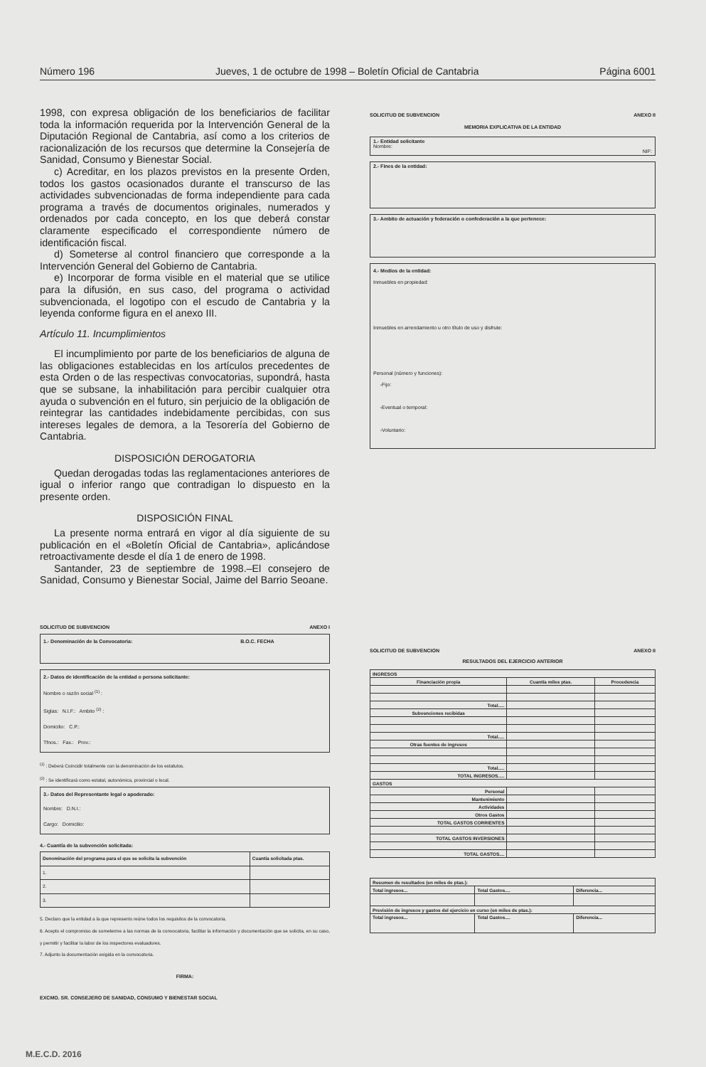Número 196 Jueves, 1 de octubre de 1998 – Boletín Oficial de Cantabria Página 6001
1998, con expresa obligación de los beneficiarios de facilitar toda la información requerida por la Intervención General de la Diputación Regional de Cantabria, así como a los criterios de racionalización de los recursos que determine la Consejería de Sanidad, Consumo y Bienestar Social.
c) Acreditar, en los plazos previstos en la presente Orden, todos los gastos ocasionados durante el transcurso de las actividades subvencionadas de forma independiente para cada programa a través de documentos originales, numerados y ordenados por cada concepto, en los que deberá constar claramente especificado el correspondiente número de identificación fiscal.
d) Someterse al control financiero que corresponde a la Intervención General del Gobierno de Cantabria.
e) Incorporar de forma visible en el material que se utilice para la difusión, en sus caso, del programa o actividad subvencionada, el logotipo con el escudo de Cantabria y la leyenda conforme figura en el anexo III.
Artículo 11. Incumplimientos
El incumplimiento por parte de los beneficiarios de alguna de las obligaciones establecidas en los artículos precedentes de esta Orden o de las respectivas convocatorias, supondrá, hasta que se subsane, la inhabilitación para percibir cualquier otra ayuda o subvención en el futuro, sin perjuicio de la obligación de reintegrar las cantidades indebidamente percibidas, con sus intereses legales de demora, a la Tesorería del Gobierno de Cantabria.
DISPOSICIÓN DEROGATORIA
Quedan derogadas todas las reglamentaciones anteriores de igual o inferior rango que contradigan lo dispuesto en la presente orden.
DISPOSICIÓN FINAL
La presente norma entrará en vigor al día siguiente de su publicación en el «Boletín Oficial de Cantabria», aplicándose retroactivamente desde el día 1 de enero de 1998.
Santander, 23 de septiembre de 1998.–El consejero de Sanidad, Consumo y Bienestar Social, Jaime del Barrio Seoane.
SOLICITUD DE SUBVENCION ANEXO I
1.- Denominación de la Convocatoria: B.O.C. FECHA
2.- Datos de identificación de la entidad o persona solicitante:
Nombre o razón social <sup>(1)</sup> :
Siglas: N.I.F.: Ambito <sup>(2)</sup> :
Domicilio: C.P.:
Tfnos.: Fax.: Prov.:
<sup>(1)</sup> : Deberá Coincidir totalmente con la denominación de los estatutos.
<sup>(2)</sup> : Se identificará como estatal, autonómica, provincial o local.
3.- Datos del Representante legal o apoderado:
Nombre: D.N.I.:
Cargo: Domicilio:
4.- Cuantía de la subvención solicitada:
| Denominación del programa para el que se solicita la subvención | Cuantía solicitada ptas. |
| --- | --- |
| 1. | |
| 2. | |
| 3. | |
5. Declaro que la entidad a la que represento reúne todos los requisitos de la convocatoria.
6. Acepto el compromiso de someterme a las normas de la convocatoria, facilitar la información y documentación que se solicita, en su caso, y permitir y facilitar la labor de los inspectores evaluadores.
7. Adjunto la documentación exigida en la convocatoria.
FIRMA:
EXCMO. SR. CONSEJERO DE SANIDAD, CONSUMO Y BIENESTAR SOCIAL
SOLICITUD DE SUBVENCION ANEXO II
MEMORIA EXPLICATIVA DE LA ENTIDAD
1.- Entidad solicitante
Nombre:
NIF:
2.- Fines de la entidad:
3.- Ambito de actuación y federación o confederación a la que pertenece:
4.- Medios de la entidad:
Inmuebles en propiedad:
Inmuebles en arrendamiento u otro título de uso y disfrute:
Personal (número y funciones):
-Fijo:
-Eventual o temporal:
-Voluntario:
SOLICITUD DE SUBVENCION ANEXO II
RESULTADOS DEL EJERCICIO ANTERIOR
| INGRESOS | | |
| --- | --- | --- |
| Financiación propia | Cuantía miles ptas. | Procedencia |
| Total..... | | |
| Subvenciones recibidas | | |
| Total..... | | |
| Otras fuentes de ingresos | | |
| Total..... | | |
| TOTAL INGRESOS..... | | |
| GASTOS | | |
| Personal | | |
| Mantenimiento | | |
| Actividades | | |
| Otros Gastos | | |
| TOTAL GASTOS CORRIENTES | | |
| TOTAL GASTOS INVERSIONES | | |
| TOTAL GASTOS.... | | |
| Resumen de resultados (en miles de ptas.): | | |
| --- | --- | --- |
| Total ingresos... | Total Gastos.... | Diferencia... |
| Previsión de ingresos y gastos del ejercicio en curso (en miles de ptas.): | | |
| Total ingresos... | Total Gastos.... | Diferencia... |
M.E.C.D. 2016